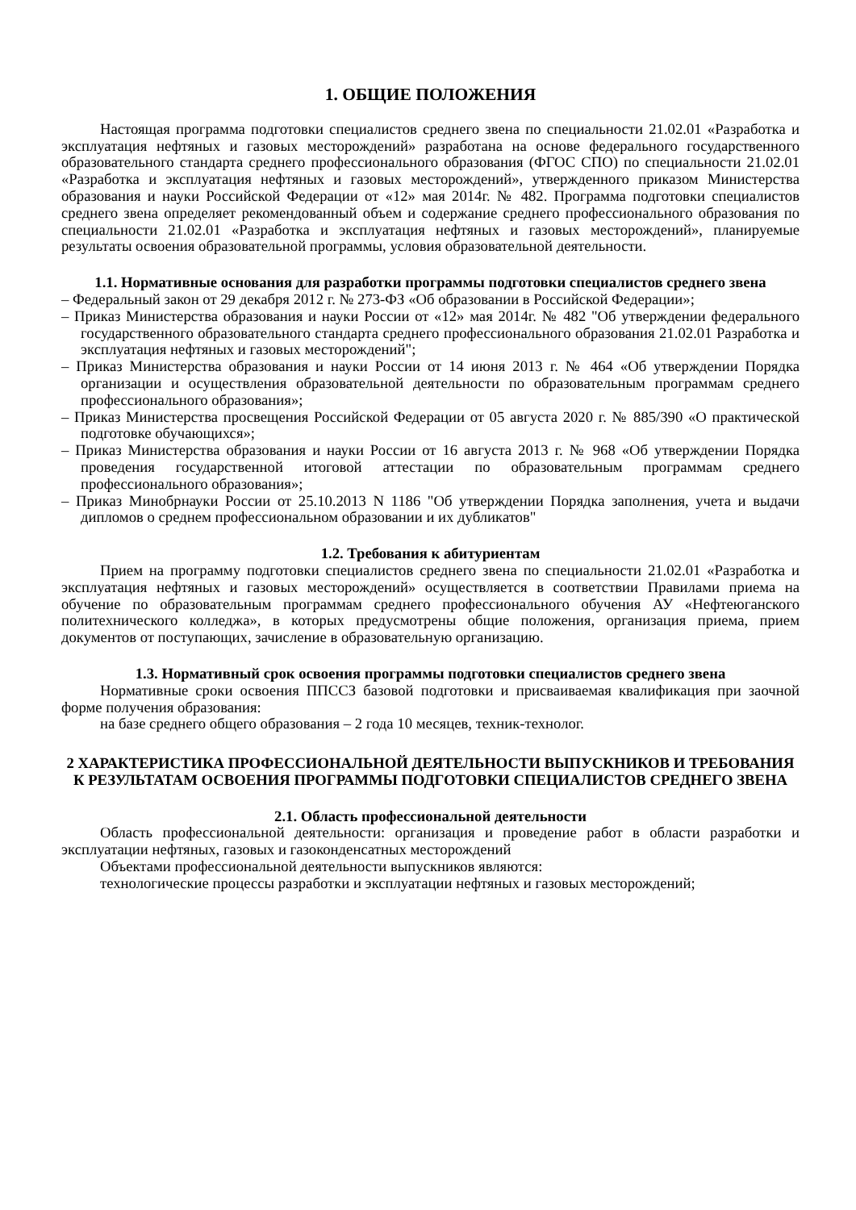1. ОБЩИЕ ПОЛОЖЕНИЯ
Настоящая программа подготовки специалистов среднего звена по специальности 21.02.01 «Разработка и эксплуатация нефтяных и газовых месторождений» разработана на основе федерального государственного образовательного стандарта среднего профессионального образования (ФГОС СПО) по специальности 21.02.01 «Разработка и эксплуатация нефтяных и газовых месторождений», утвержденного приказом Министерства образования и науки Российской Федерации от «12» мая 2014г. № 482. Программа подготовки специалистов среднего звена определяет рекомендованный объем и содержание среднего профессионального образования по специальности 21.02.01 «Разработка и эксплуатация нефтяных и газовых месторождений», планируемые результаты освоения образовательной программы, условия образовательной деятельности.
1.1. Нормативные основания для разработки программы подготовки специалистов среднего звена
– Федеральный закон от 29 декабря 2012 г. № 273-ФЗ «Об образовании в Российской Федерации»;
– Приказ Министерства образования и науки России от «12» мая 2014г. № 482 "Об утверждении федерального государственного образовательного стандарта среднего профессионального образования 21.02.01 Разработка и эксплуатация нефтяных и газовых месторождений";
– Приказ Министерства образования и науки России от 14 июня 2013 г. № 464 «Об утверждении Порядка организации и осуществления образовательной деятельности по образовательным программам среднего профессионального образования»;
– Приказ Министерства просвещения Российской Федерации от 05 августа 2020 г. № 885/390 «О практической подготовке обучающихся»;
– Приказ Министерства образования и науки России от 16 августа 2013 г. № 968 «Об утверждении Порядка проведения государственной итоговой аттестации по образовательным программам среднего профессионального образования»;
– Приказ Минобрнауки России от 25.10.2013 N 1186 "Об утверждении Порядка заполнения, учета и выдачи дипломов о среднем профессиональном образовании и их дубликатов"
1.2. Требования к абитуриентам
Прием на программу подготовки специалистов среднего звена по специальности 21.02.01 «Разработка и эксплуатация нефтяных и газовых месторождений» осуществляется в соответствии Правилами приема на обучение по образовательным программам среднего профессионального обучения АУ «Нефтеюганского политехнического колледжа», в которых предусмотрены общие положения, организация приема, прием документов от поступающих, зачисление в образовательную организацию.
1.3. Нормативный срок освоения программы подготовки специалистов среднего звена
Нормативные сроки освоения ППССЗ базовой подготовки и присваиваемая квалификация при заочной форме получения образования:
на базе среднего общего образования – 2 года 10 месяцев, техник-технолог.
2 ХАРАКТЕРИСТИКА ПРОФЕССИОНАЛЬНОЙ ДЕЯТЕЛЬНОСТИ ВЫПУСКНИКОВ И ТРЕБОВАНИЯ К РЕЗУЛЬТАТАМ ОСВОЕНИЯ ПРОГРАММЫ ПОДГОТОВКИ СПЕЦИАЛИСТОВ СРЕДНЕГО ЗВЕНА
2.1. Область профессиональной деятельности
Область профессиональной деятельности: организация и проведение работ в области разработки и эксплуатации нефтяных, газовых и газоконденсатных месторождений
Объектами профессиональной деятельности выпускников являются:
технологические процессы разработки и эксплуатации нефтяных и газовых месторождений;